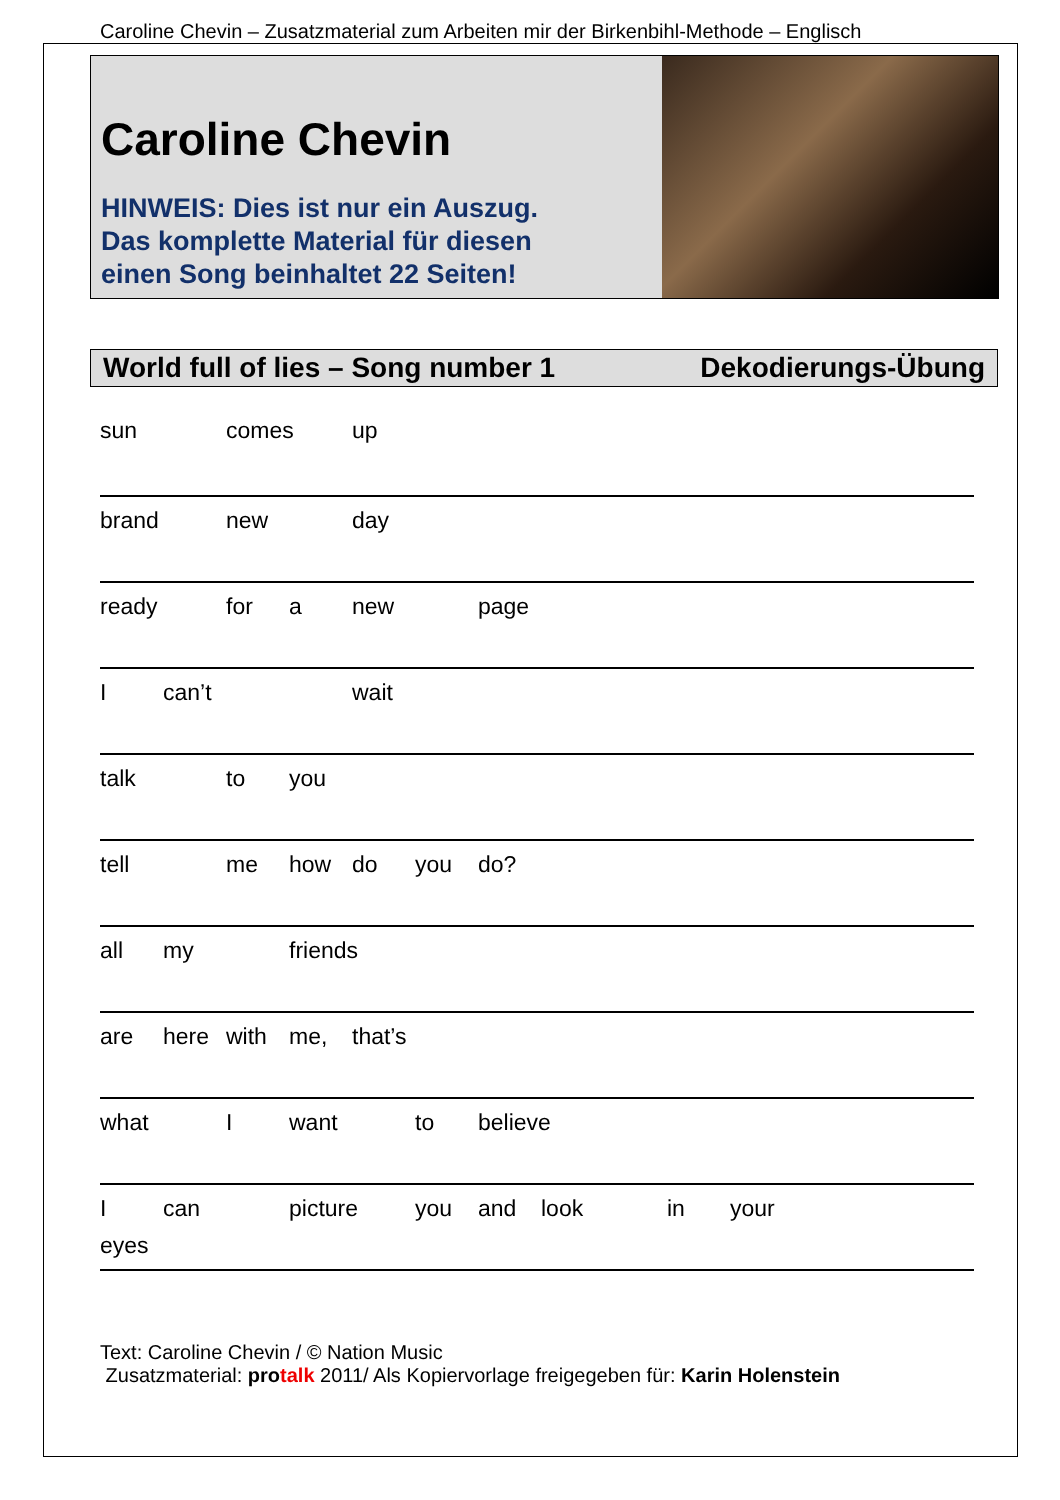Caroline Chevin – Zusatzmaterial zum Arbeiten mir der Birkenbihl-Methode – Englisch
Caroline Chevin
HINWEIS: Dies ist nur ein Auszug.
Das komplette Material für diesen
einen Song beinhaltet 22 Seiten!
World full of lies – Song number 1 Dekodierungs-Übung
sun comes up
brand new day
ready for a new page
I can’t wait
talk to you
tell me how do you do?
all my friends
are here with me, that’s
what I want to believe
I can picture you and look in your eyes
Text: Caroline Chevin / © Nation Music
Zusatzmaterial: pro talk 2011/ Als Kopiervorlage freigegeben für: Karin Holenstein